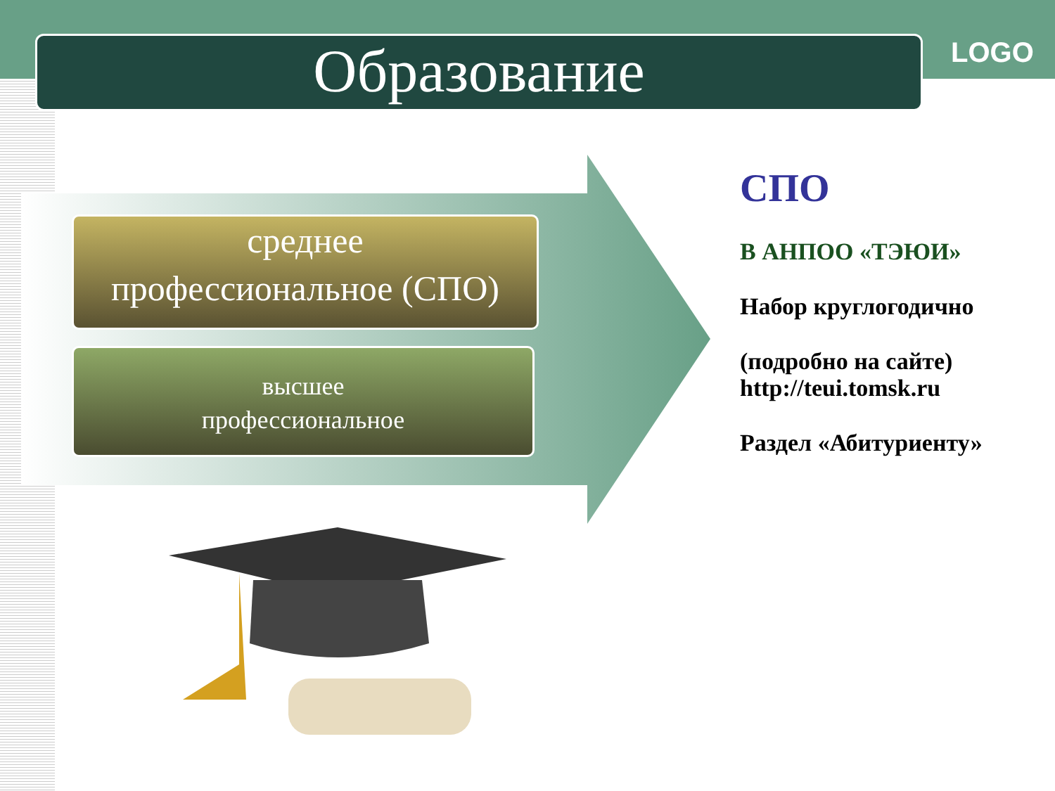Образование LOGO
среднее
профессиональное (СПО)
высшее
профессиональное
СПО
В АНПОО «ТЭЮИ»
Набор круглогодично
(подробно на сайте) http://teui.tomsk.ru
Раздел «Абитуриенту»